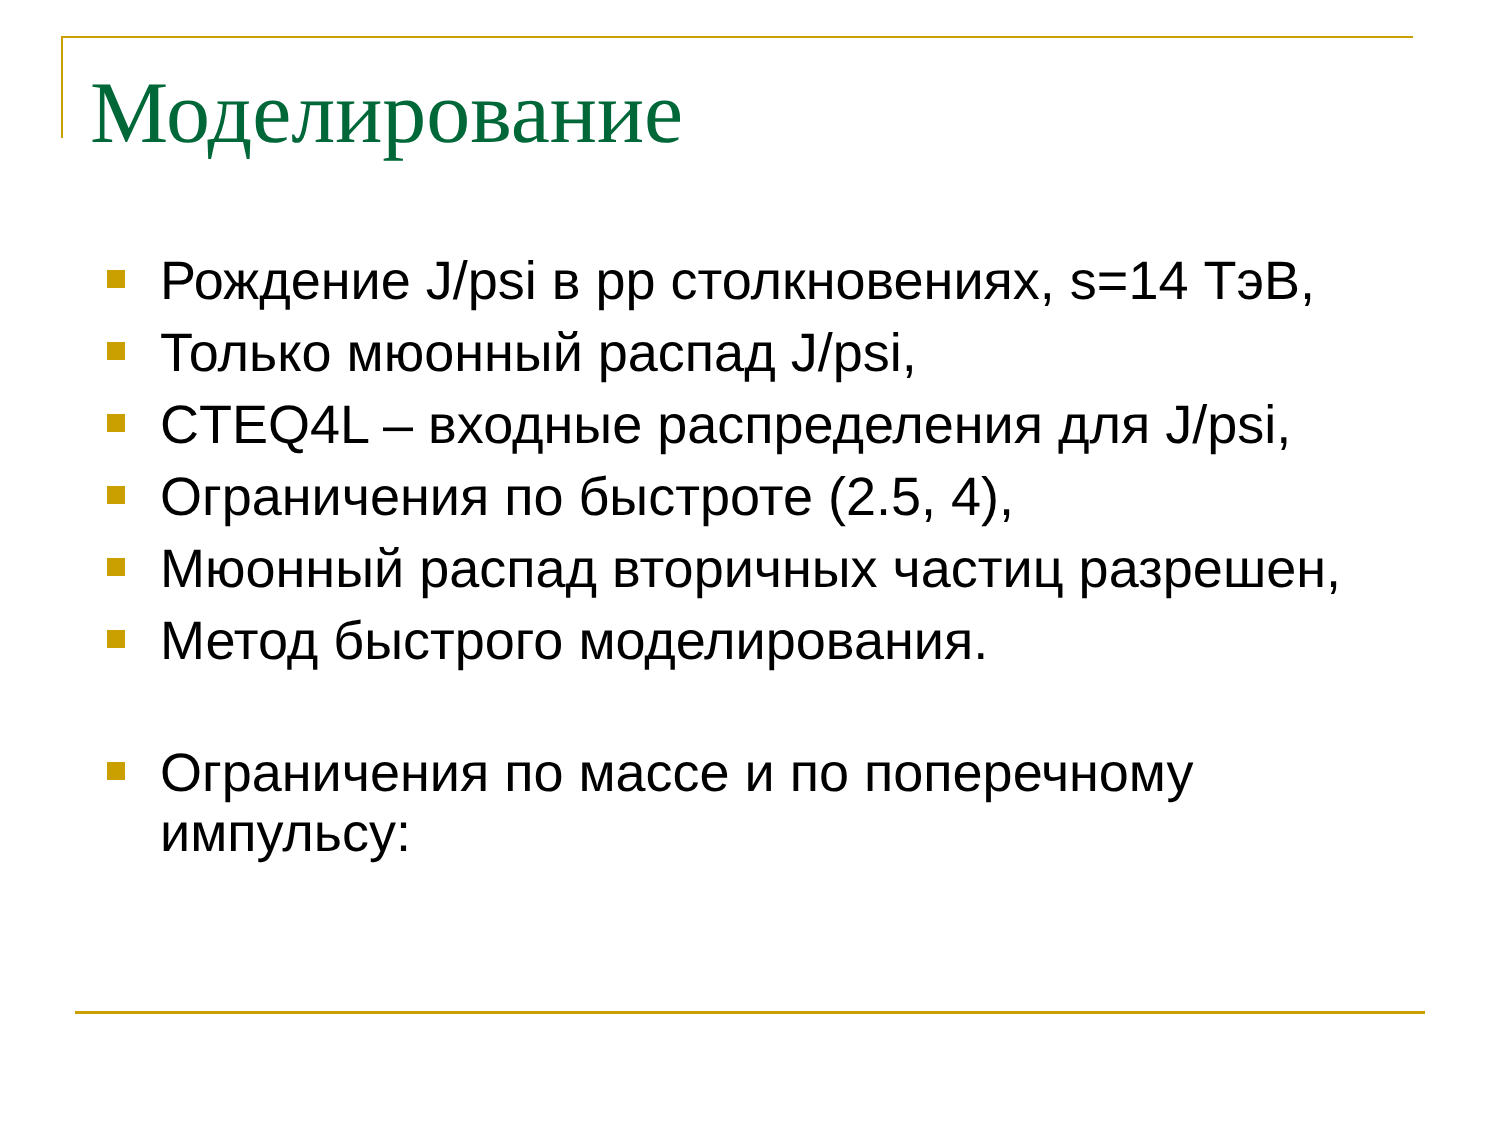Моделирование
Рождение J/psi в pp столкновениях, s=14 ТэВ,
Только мюонный распад J/psi,
CTEQ4L – входные распределения для J/psi,
Ограничения по быстроте (2.5, 4),
Мюонный распад вторичных частиц разрешен,
Метод быстрого моделирования.
Ограничения по массе и по поперечному импульсу: